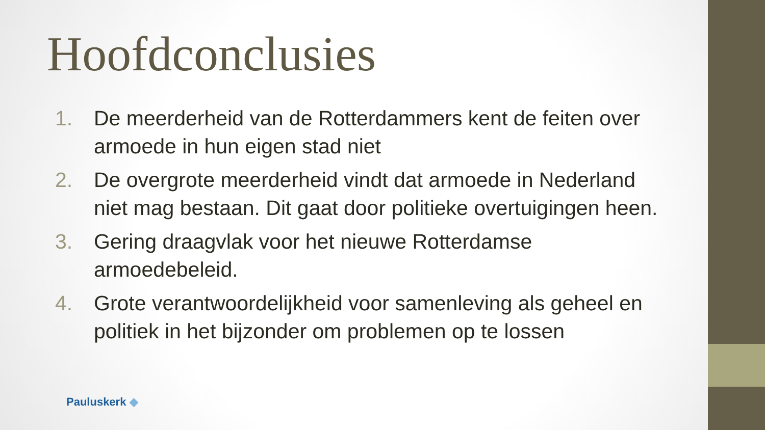Hoofdconclusies
1. De meerderheid van de Rotterdammers kent de feiten over armoede in hun eigen stad niet
2. De overgrote meerderheid vindt dat armoede in Nederland niet mag bestaan. Dit gaat door politieke overtuigingen heen.
3. Gering draagvlak voor het nieuwe Rotterdamse armoedebeleid.
4. Grote verantwoordelijkheid voor samenleving als geheel en politiek in het bijzonder om problemen op te lossen
Pauluskerk ◆